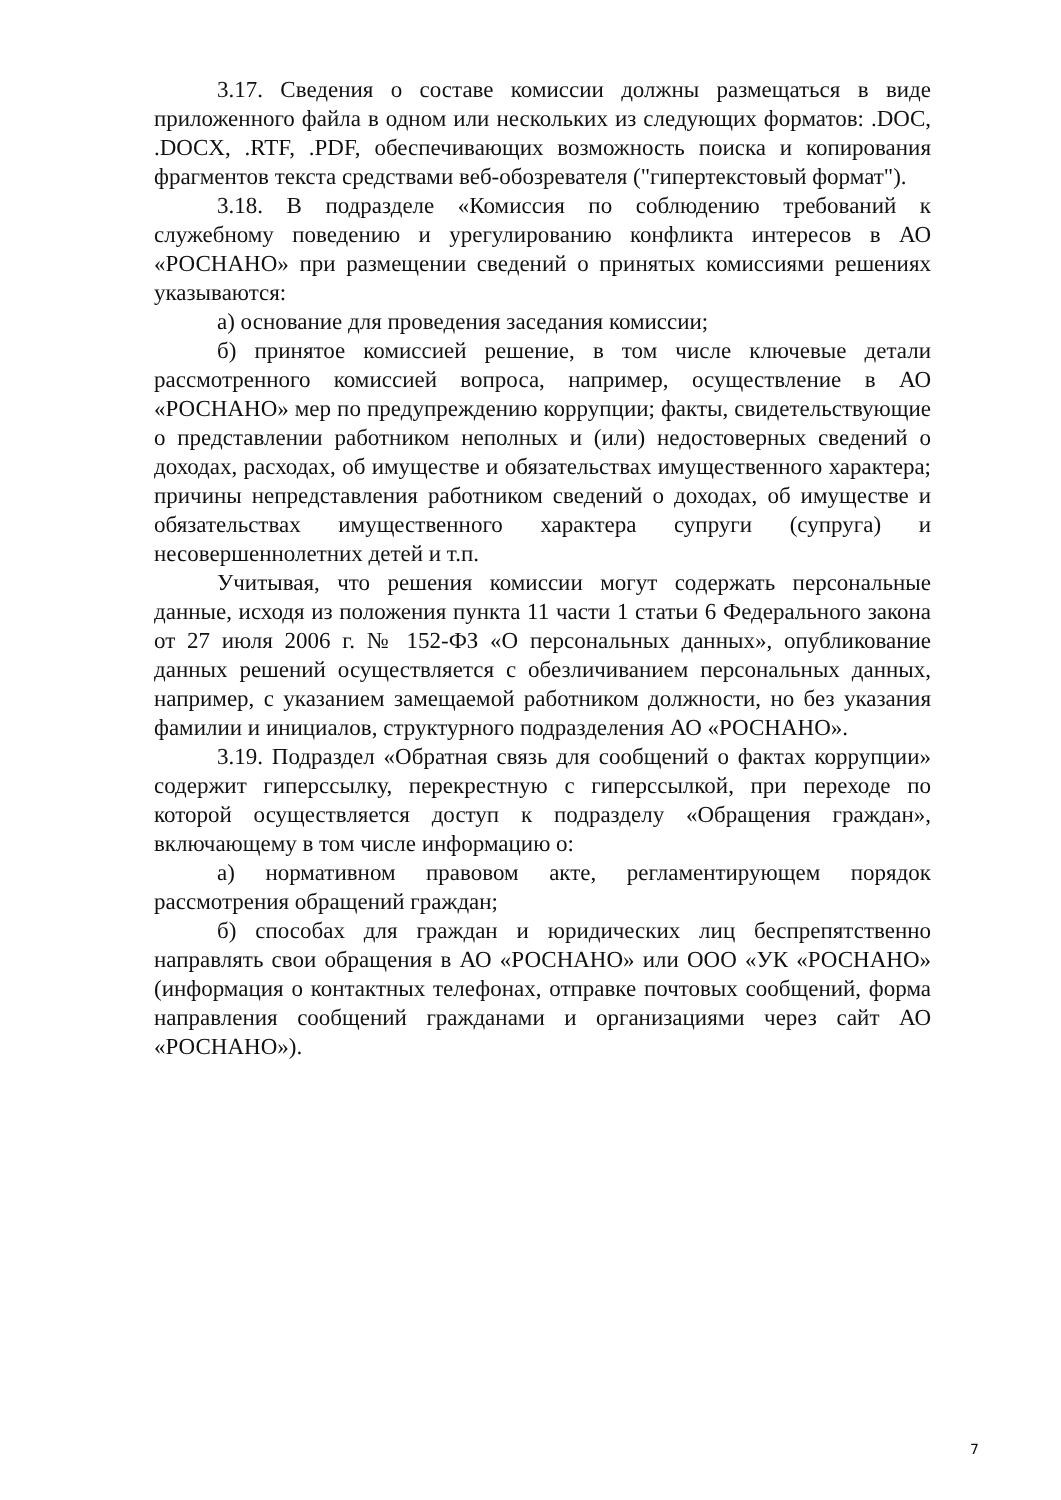3.17. Сведения о составе комиссии должны размещаться в виде приложенного файла в одном или нескольких из следующих форматов: .DOC, .DOCX, .RTF, .PDF, обеспечивающих возможность поиска и копирования фрагментов текста средствами веб-обозревателя ("гипертекстовый формат").
3.18. В подразделе «Комиссия по соблюдению требований к служебному поведению и урегулированию конфликта интересов в АО «РОСНАНО» при размещении сведений о принятых комиссиями решениях указываются:
а) основание для проведения заседания комиссии;
б) принятое комиссией решение, в том числе ключевые детали рассмотренного комиссией вопроса, например, осуществление в АО «РОСНАНО» мер по предупреждению коррупции; факты, свидетельствующие о представлении работником неполных и (или) недостоверных сведений о доходах, расходах, об имуществе и обязательствах имущественного характера; причины непредставления работником сведений о доходах, об имуществе и обязательствах имущественного характера супруги (супруга) и несовершеннолетних детей и т.п.
Учитывая, что решения комиссии могут содержать персональные данные, исходя из положения пункта 11 части 1 статьи 6 Федерального закона от 27 июля 2006 г. № 152-ФЗ «О персональных данных», опубликование данных решений осуществляется с обезличиванием персональных данных, например, с указанием замещаемой работником должности, но без указания фамилии и инициалов, структурного подразделения АО «РОСНАНО».
3.19. Подраздел «Обратная связь для сообщений о фактах коррупции» содержит гиперссылку, перекрестную с гиперссылкой, при переходе по которой осуществляется доступ к подразделу «Обращения граждан», включающему в том числе информацию о:
а) нормативном правовом акте, регламентирующем порядок рассмотрения обращений граждан;
б) способах для граждан и юридических лиц беспрепятственно направлять свои обращения в АО «РОСНАНО» или ООО «УК «РОСНАНО» (информация о контактных телефонах, отправке почтовых сообщений, форма направления сообщений гражданами и организациями через сайт АО «РОСНАНО»).
7